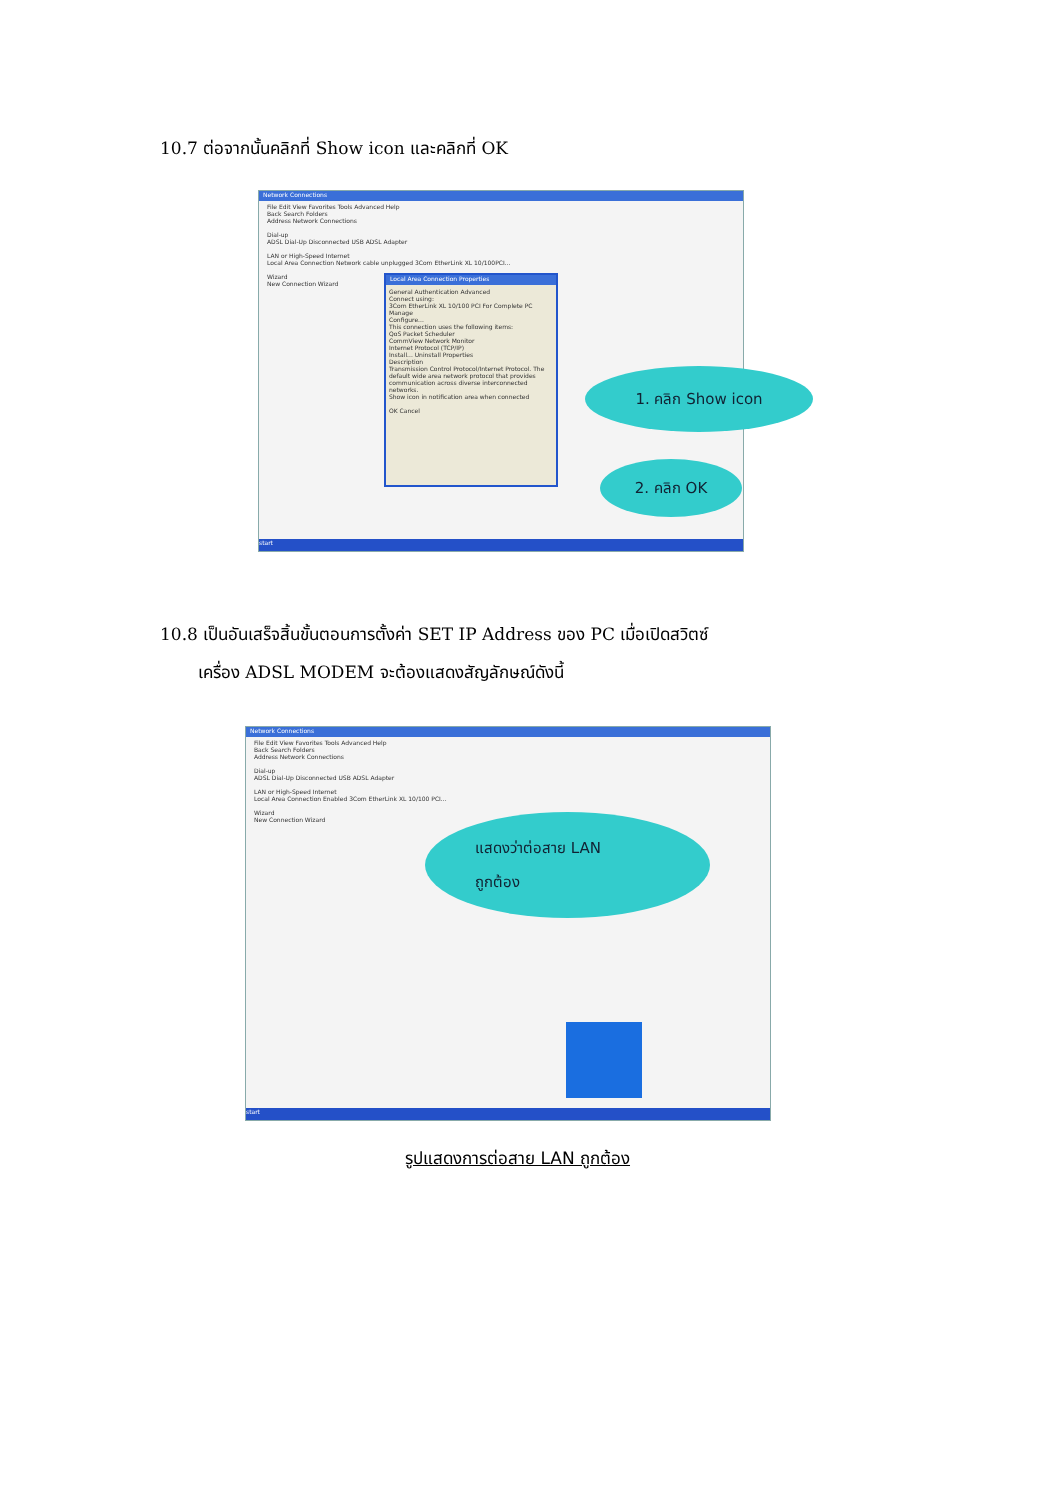10.7 ต่อจากนั้นคลิกที่ Show icon และคลิกที่ OK
Network Connections
File Edit View Favorites Tools Advanced Help
Back Search Folders
Address Network Connections
Dial-up
ADSL Dial-Up Disconnected USB ADSL Adapter
LAN or High-Speed Internet
Local Area Connection Network cable unplugged 3Com EtherLink XL 10/100PCI...
Wizard
New Connection Wizard
Local Area Connection Properties
General Authentication Advanced
Connect using:
3Com EtherLink XL 10/100 PCI For Complete PC Manage
Configure...
This connection uses the following items:
QoS Packet Scheduler
CommView Network Monitor
Internet Protocol (TCP/IP)
Install... Uninstall Properties
Description
Transmission Control Protocol/Internet Protocol. The default wide area network protocol that provides communication across diverse interconnected networks.
Show icon in notification area when connected
OK Cancel
start
1. คลิก Show icon
2. คลิก OK
10.8 เป็นอันเสร็จสิ้นขั้นตอนการตั้งค่า SET IP Address ของ PC เมื่อเปิดสวิตซ์
เครื่อง ADSL MODEM จะต้องแสดงสัญลักษณ์ดังนี้
Network Connections
File Edit View Favorites Tools Advanced Help
Back Search Folders
Address Network Connections
Dial-up
ADSL Dial-Up Disconnected USB ADSL Adapter
LAN or High-Speed Internet
Local Area Connection Enabled 3Com EtherLink XL 10/100 PCI...
Wizard
New Connection Wizard
start
แสดงว่าต่อสาย LAN
ถูกต้อง
รูปแสดงการต่อสาย LAN ถูกต้อง